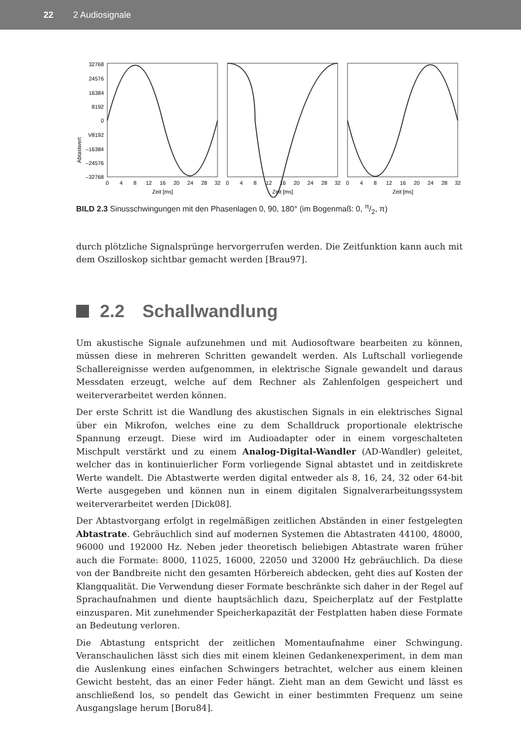22 2 Audiosignale
Abtastwert
32768
24576
16384
8192
0
V8192
–16384
–24576
–32768
0
4
8
12
16
20
24
28
32
0
4
8
12
16
20
24
28
32
0
4
8
12
16
20
24
28
32
Zeit [ms]
Zeit [ms]
Zeit [ms]
BILD 2.3 Sinusschwingungen mit den Phasenlagen 0, 90, 180° (im Bogenmaß: 0, π/2, π)
durch plötzliche Signalsprünge hervorgerrufen werden. Die Zeitfunktion kann auch mit dem Oszilloskop sichtbar gemacht werden [Brau97].
2.2 Schallwandlung
Um akustische Signale aufzunehmen und mit Audiosoftware bearbeiten zu können, müssen diese in mehreren Schritten gewandelt werden. Als Luftschall vorliegende Schallereignisse werden aufgenommen, in elektrische Signale gewandelt und daraus Messdaten erzeugt, welche auf dem Rechner als Zahlenfolgen gespeichert und weiterverarbeitet werden können.
Der erste Schritt ist die Wandlung des akustischen Signals in ein elektrisches Signal über ein Mikrofon, welches eine zu dem Schalldruck proportionale elektrische Spannung erzeugt. Diese wird im Audioadapter oder in einem vorgeschalteten Mischpult verstärkt und zu einem Analog-Digital-Wandler (AD-Wandler) geleitet, welcher das in kontinuierlicher Form vorliegende Signal abtastet und in zeitdiskrete Werte wandelt. Die Abtastwerte werden digital entweder als 8, 16, 24, 32 oder 64-bit Werte ausgegeben und können nun in einem digitalen Signalverarbeitungssystem weiterverarbeitet werden [Dick08].
Der Abtastvorgang erfolgt in regelmäßigen zeitlichen Abständen in einer festgelegten Abtastrate. Gebräuchlich sind auf modernen Systemen die Abtastraten 44100, 48000, 96000 und 192000 Hz. Neben jeder theoretisch beliebigen Abtastrate waren früher auch die Formate: 8000, 11025, 16000, 22050 und 32000 Hz gebräuchlich. Da diese von der Bandbreite nicht den gesamten Hörbereich abdecken, geht dies auf Kosten der Klangqualität. Die Verwendung dieser Formate beschränkte sich daher in der Regel auf Sprachaufnahmen und diente hauptsächlich dazu, Speicherplatz auf der Festplatte einzusparen. Mit zunehmender Speicherkapazität der Festplatten haben diese Formate an Bedeutung verloren.
Die Abtastung entspricht der zeitlichen Momentaufnahme einer Schwingung. Veranschaulichen lässt sich dies mit einem kleinen Gedankenexperiment, in dem man die Auslenkung eines einfachen Schwingers betrachtet, welcher aus einem kleinen Gewicht besteht, das an einer Feder hängt. Zieht man an dem Gewicht und lässt es anschließend los, so pendelt das Gewicht in einer bestimmten Frequenz um seine Ausgangslage herum [Boru84].